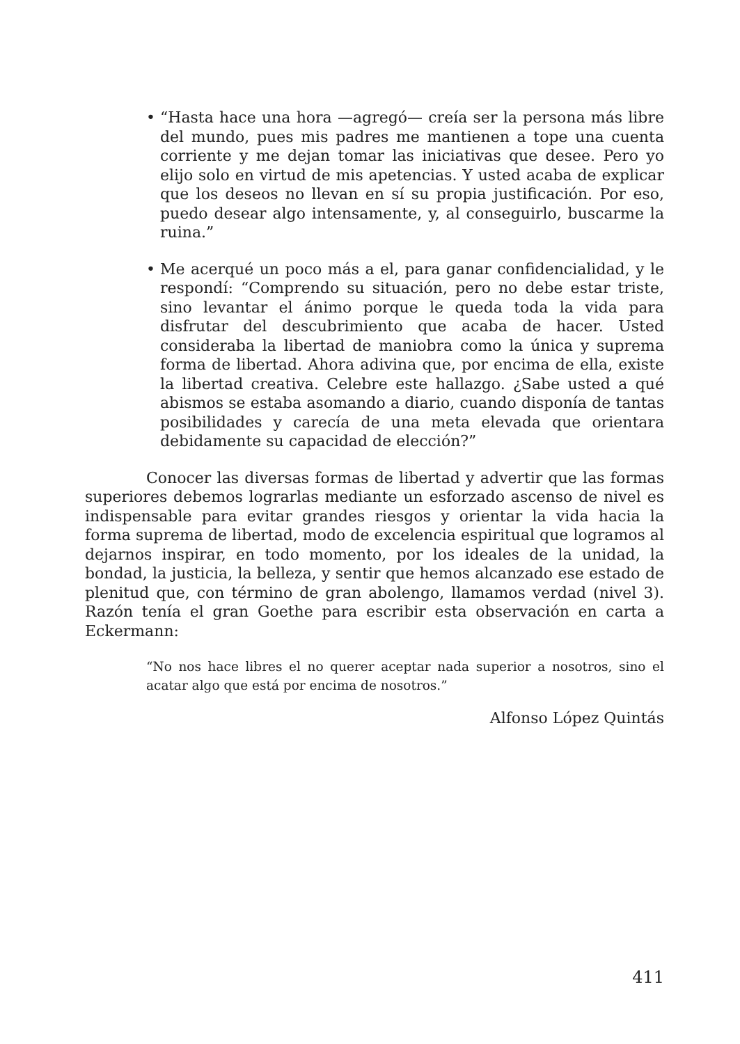• “Hasta hace una hora —agregó— creía ser la persona más libre del mundo, pues mis padres me mantienen a tope una cuenta corriente y me dejan tomar las iniciativas que desee. Pero yo elijo solo en virtud de mis apetencias. Y usted acaba de explicar que los deseos no llevan en sí su propia justificación. Por eso, puedo desear algo intensamente, y, al conseguirlo, buscarme la ruina.”
• Me acerqué un poco más a el, para ganar confidencialidad, y le respondí: “Comprendo su situación, pero no debe estar triste, sino levantar el ánimo porque le queda toda la vida para disfrutar del descubrimiento que acaba de hacer. Usted consideraba la libertad de maniobra como la única y suprema forma de libertad. Ahora adivina que, por encima de ella, existe la libertad creativa. Celebre este hallazgo. ¿Sabe usted a qué abismos se estaba asomando a diario, cuando disponía de tantas posibilidades y carecía de una meta elevada que orientara debidamente su capacidad de elección?”
Conocer las diversas formas de libertad y advertir que las formas superiores debemos lograrlas mediante un esforzado ascenso de nivel es indispensable para evitar grandes riesgos y orientar la vida hacia la forma suprema de libertad, modo de excelencia espiritual que logramos al dejarnos inspirar, en todo momento, por los ideales de la unidad, la bondad, la justicia, la belleza, y sentir que hemos alcanzado ese estado de plenitud que, con término de gran abolengo, llamamos verdad (nivel 3). Razón tenía el gran Goethe para escribir esta observación en carta a Eckermann:
“No nos hace libres el no querer aceptar nada superior a nosotros, sino el acatar algo que está por encima de nosotros.”
Alfonso López Quintás
411